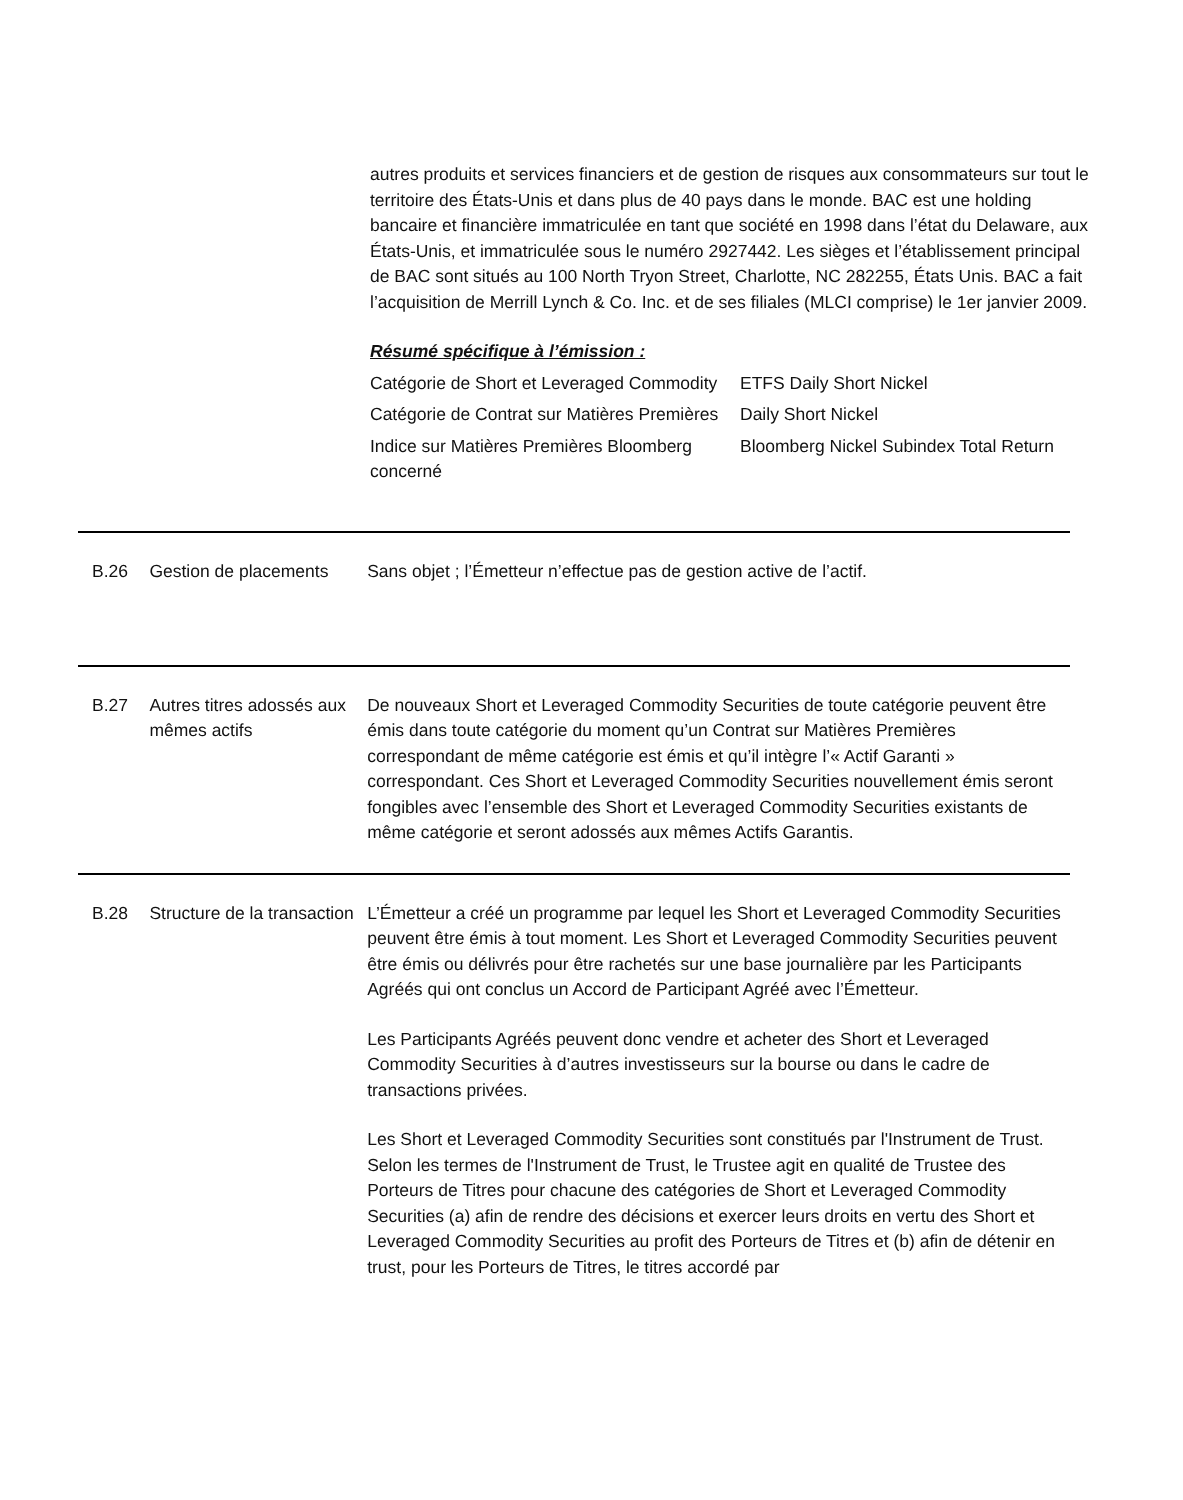autres produits et services financiers et de gestion de risques aux consommateurs sur tout le territoire des États-Unis et dans plus de 40 pays dans le monde. BAC est une holding bancaire et financière immatriculée en tant que société en 1998 dans l’état du Delaware, aux États-Unis, et immatriculée sous le numéro 2927442. Les sièges et l’établissement principal de BAC sont situés au 100 North Tryon Street, Charlotte, NC 282255, États Unis. BAC a fait l’acquisition de Merrill Lynch & Co. Inc. et de ses filiales (MLCI comprise) le 1er janvier 2009.
Résumé spécifique à l’émission :
| Catégorie de Short et Leveraged Commodity | ETFS Daily Short Nickel |
| Catégorie de Contrat sur Matières Premières | Daily Short Nickel |
| Indice sur Matières Premières Bloomberg concerné | Bloomberg Nickel Subindex Total Return |
B.26 Gestion de placements
Sans objet ; l’Émetteur n’effectue pas de gestion active de l’actif.
B.27 Autres titres adossés aux mêmes actifs
De nouveaux Short et Leveraged Commodity Securities de toute catégorie peuvent être émis dans toute catégorie du moment qu’un Contrat sur Matières Premières correspondant de même catégorie est émis et qu’il intègre l’« Actif Garanti » correspondant. Ces Short et Leveraged Commodity Securities nouvellement émis seront fongibles avec l’ensemble des Short et Leveraged Commodity Securities existants de même catégorie et seront adossés aux mêmes Actifs Garantis.
B.28 Structure de la transaction
L’Émetteur a créé un programme par lequel les Short et Leveraged Commodity Securities peuvent être émis à tout moment. Les Short et Leveraged Commodity Securities peuvent être émis ou délivrés pour être rachetés sur une base journalière par les Participants Agréés qui ont conclus un Accord de Participant Agréé avec l’Émetteur.
Les Participants Agréés peuvent donc vendre et acheter des Short et Leveraged Commodity Securities à d’autres investisseurs sur la bourse ou dans le cadre de transactions privées.
Les Short et Leveraged Commodity Securities sont constitués par l'Instrument de Trust. Selon les termes de l'Instrument de Trust, le Trustee agit en qualité de Trustee des Porteurs de Titres pour chacune des catégories de Short et Leveraged Commodity Securities (a) afin de rendre des décisions et exercer leurs droits en vertu des Short et Leveraged Commodity Securities au profit des Porteurs de Titres et (b) afin de détenir en trust, pour les Porteurs de Titres, le titres accordé par